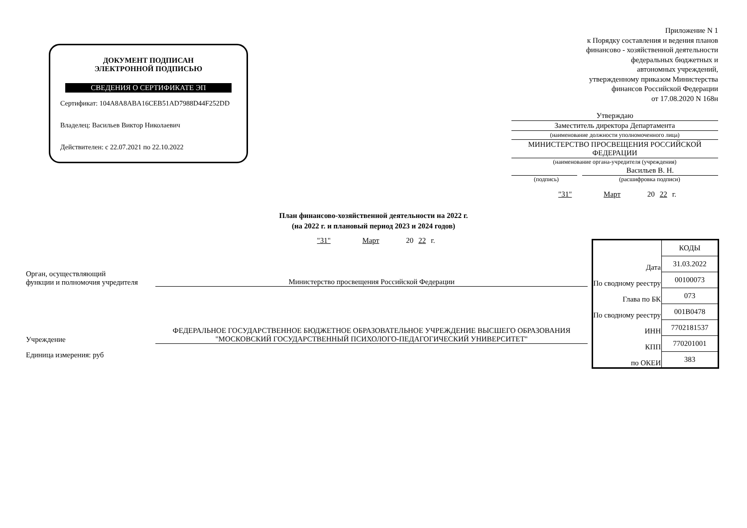ДОКУМЕНТ ПОДПИСАН
ЭЛЕКТРОННОЙ ПОДПИСЬЮ
СВЕДЕНИЯ О СЕРТИФИКАТЕ ЭП
Сертификат: 104A8A8ABA16CEB51AD7988D44F252DD
Владелец: Васильев Виктор Николаевич
Действителен: с 22.07.2021 по 22.10.2022
Приложение N 1
к Порядку составления и ведения планов
финансово - хозяйственной деятельности
федеральных бюджетных и
автономных учреждений,
утвержденному приказом Министерства
финансов Российской Федерации
от 17.08.2020 N 168н
Утверждаю
Заместитель директора Департамента
(наименование должности уполномоченного лица)
МИНИСТЕРСТВО ПРОСВЕЩЕНИЯ РОССИЙСКОЙ ФЕДЕРАЦИИ
(наименование органа-учредителя (учреждения)
Васильев В. Н.
(подпись) (расшифровка подписи)
"31" Март 20 22 г.
План финансово-хозяйственной деятельности на 2022 г.
(на 2022 г. и плановый период 2023 и 2024 годов)
"31" Март 20 22 г.
Орган, осуществляющий
функции и полномочия учредителя
Министерство просвещения Российской Федерации
Учреждение
ФЕДЕРАЛЬНОЕ ГОСУДАРСТВЕННОЕ БЮДЖЕТНОЕ ОБРАЗОВАТЕЛЬНОЕ УЧРЕЖДЕНИЕ ВЫСШЕГО ОБРАЗОВАНИЯ "МОСКОВСКИЙ ГОСУДАРСТВЕННЫЙ ПСИХОЛОГО-ПЕДАГОГИЧЕСКИЙ УНИВЕРСИТЕТ"
Единица измерения: руб
| | КОДЫ |
| Дата | 31.03.2022 |
| По сводному реестру | 00100073 |
| Глава по БК | 073 |
| По сводному реестру | 001B0478 |
| ИНН | 7702181537 |
| КПП | 770201001 |
| по ОКЕИ | 383 |